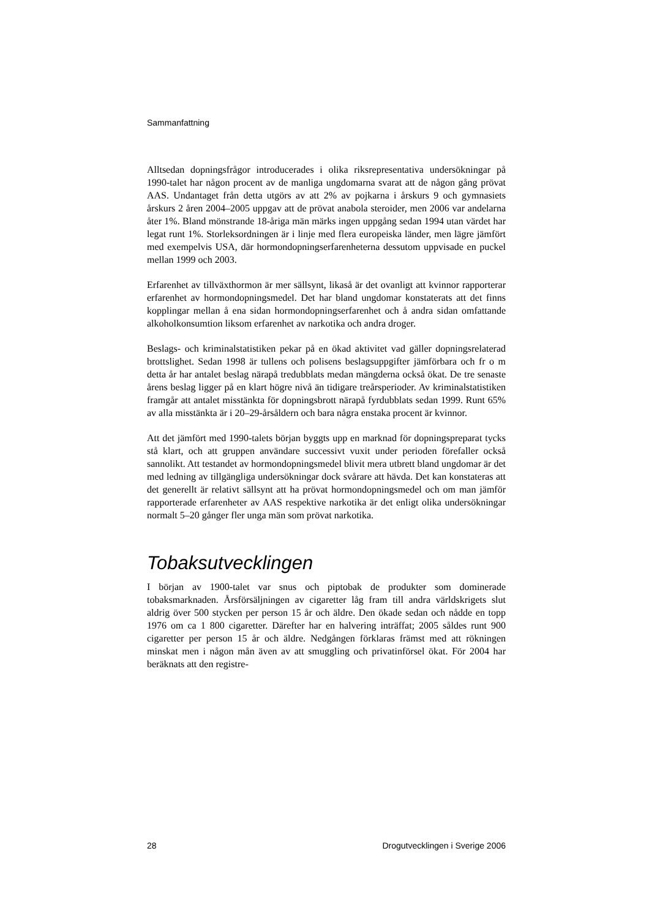Sammanfattning
Alltsedan dopningsfrågor introducerades i olika riksrepresentativa undersökningar på 1990-talet har någon procent av de manliga ungdomarna svarat att de någon gång prövat AAS. Undantaget från detta utgörs av att 2% av pojkarna i årskurs 9 och gymnasiets årskurs 2 åren 2004–2005 uppgav att de prövat anabola steroider, men 2006 var andelarna åter 1%. Bland mönstrande 18-åriga män märks ingen uppgång sedan 1994 utan värdet har legat runt 1%. Storleksordningen är i linje med flera europeiska länder, men lägre jämfört med exempelvis USA, där hormondopningserfarenheterna dessutom uppvisade en puckel mellan 1999 och 2003.
Erfarenhet av tillväxthormon är mer sällsynt, likaså är det ovanligt att kvinnor rapporterar erfarenhet av hormondopningsmedel. Det har bland ungdomar konstaterats att det finns kopplingar mellan å ena sidan hormondopningserfarenhet och å andra sidan omfattande alkoholkonsumtion liksom erfarenhet av narkotika och andra droger.
Beslags- och kriminalstatistiken pekar på en ökad aktivitet vad gäller dopningsrelaterad brottslighet. Sedan 1998 är tullens och polisens beslagsuppgifter jämförbara och fr o m detta år har antalet beslag närapå tredubblats medan mängderna också ökat. De tre senaste årens beslag ligger på en klart högre nivå än tidigare treårsperioder. Av kriminalstatistiken framgår att antalet misstänkta för dopningsbrott närapå fyrdubblats sedan 1999. Runt 65% av alla misstänkta är i 20–29-årsåldern och bara några enstaka procent är kvinnor.
Att det jämfört med 1990-talets början byggts upp en marknad för dopningspreparat tycks stå klart, och att gruppen användare successivt vuxit under perioden förefaller också sannolikt. Att testandet av hormondopningsmedel blivit mera utbrett bland ungdomar är det med ledning av tillgängliga undersökningar dock svårare att hävda. Det kan konstateras att det generellt är relativt sällsynt att ha prövat hormondopningsmedel och om man jämför rapporterade erfarenheter av AAS respektive narkotika är det enligt olika undersökningar normalt 5–20 gånger fler unga män som prövat narkotika.
Tobaksutvecklingen
I början av 1900-talet var snus och piptobak de produkter som dominerade tobaksmarknaden. Årsförsäljningen av cigaretter låg fram till andra världskrigets slut aldrig över 500 stycken per person 15 år och äldre. Den ökade sedan och nådde en topp 1976 om ca 1 800 cigaretter. Därefter har en halvering inträffat; 2005 såldes runt 900 cigaretter per person 15 år och äldre. Nedgången förklaras främst med att rökningen minskat men i någon mån även av att smuggling och privatinförsel ökat. För 2004 har beräknats att den registre-
28 Drogutvecklingen i Sverige 2006